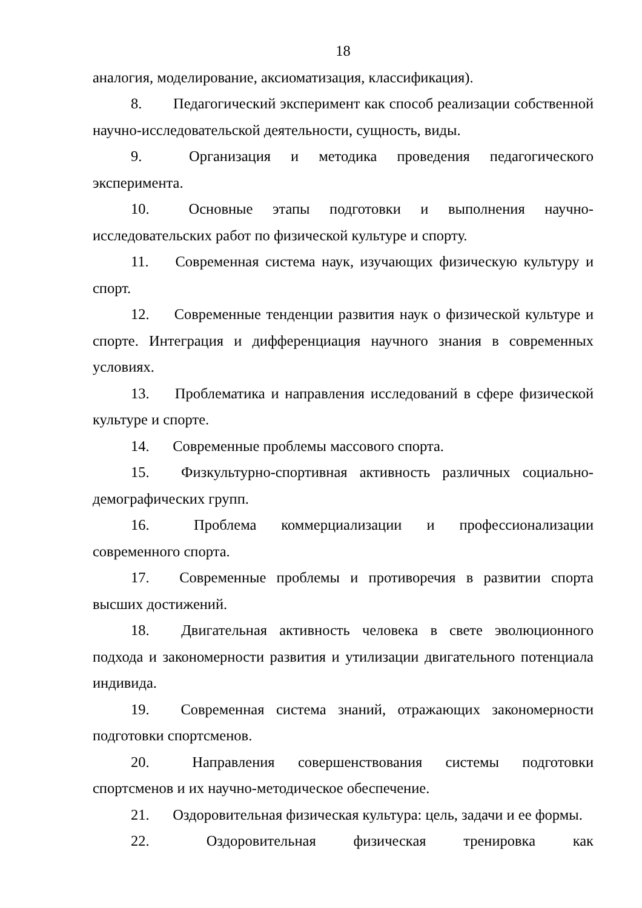18
аналогия, моделирование, аксиоматизация, классификация).
8. Педагогический эксперимент как способ реализации собственной научно-исследовательской деятельности, сущность, виды.
9. Организация и методика проведения педагогического эксперимента.
10. Основные этапы подготовки и выполнения научно-исследовательских работ по физической культуре и спорту.
11. Современная система наук, изучающих физическую культуру и спорт.
12. Современные тенденции развития наук о физической культуре и спорте. Интеграция и дифференциация научного знания в современных условиях.
13. Проблематика и направления исследований в сфере физической культуре и спорте.
14. Современные проблемы массового спорта.
15. Физкультурно-спортивная активность различных социально-демографических групп.
16. Проблема коммерциализации и профессионализации современного спорта.
17. Современные проблемы и противоречия в развитии спорта высших достижений.
18. Двигательная активность человека в свете эволюционного подхода и закономерности развития и утилизации двигательного потенциала индивида.
19. Современная система знаний, отражающих закономерности подготовки спортсменов.
20. Направления совершенствования системы подготовки спортсменов и их научно-методическое обеспечение.
21. Оздоровительная физическая культура: цель, задачи и ее формы.
22. Оздоровительная физическая тренировка как